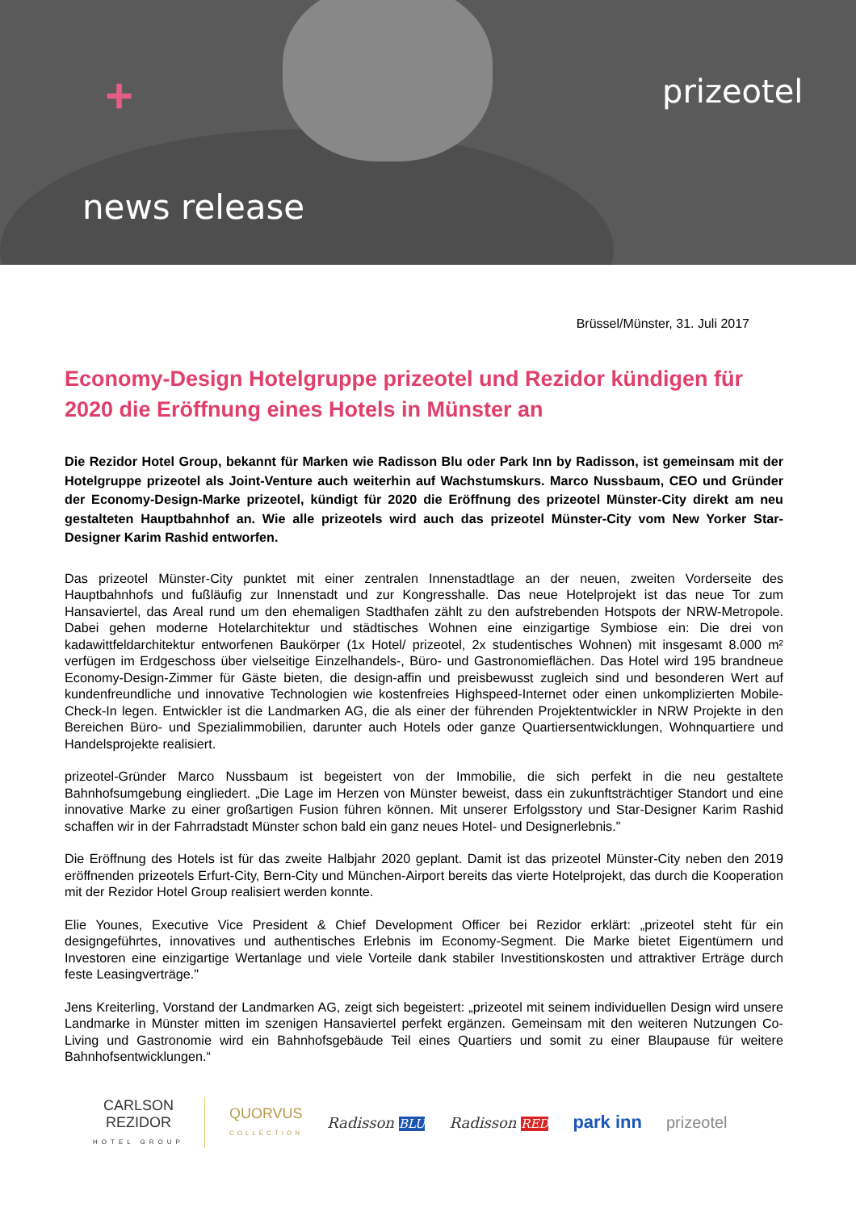+ prizeotel
news release
Brüssel/Münster, 31. Juli 2017
Economy-Design Hotelgruppe prizeotel und Rezidor kündigen für 2020 die Eröffnung eines Hotels in Münster an
Die Rezidor Hotel Group, bekannt für Marken wie Radisson Blu oder Park Inn by Radisson, ist gemeinsam mit der Hotelgruppe prizeotel als Joint-Venture auch weiterhin auf Wachstumskurs. Marco Nussbaum, CEO und Gründer der Economy-Design-Marke prizeotel, kündigt für 2020 die Eröffnung des prizeotel Münster-City direkt am neu gestalteten Hauptbahnhof an. Wie alle prizeotels wird auch das prizeotel Münster-City vom New Yorker Star-Designer Karim Rashid entworfen.
Das prizeotel Münster-City punktet mit einer zentralen Innenstadtlage an der neuen, zweiten Vorderseite des Hauptbahnhofs und fußläufig zur Innenstadt und zur Kongresshalle. Das neue Hotelprojekt ist das neue Tor zum Hansaviertel, das Areal rund um den ehemaligen Stadthafen zählt zu den aufstrebenden Hotspots der NRW-Metropole. Dabei gehen moderne Hotelarchitektur und städtisches Wohnen eine einzigartige Symbiose ein: Die drei von kadawittfeldarchitektur entworfenen Baukörper (1x Hotel/ prizeotel, 2x studentisches Wohnen) mit insgesamt 8.000 m² verfügen im Erdgeschoss über vielseitige Einzelhandels-, Büro- und Gastronomieflächen. Das Hotel wird 195 brandneue Economy-Design-Zimmer für Gäste bieten, die design-affin und preisbewusst zugleich sind und besonderen Wert auf kundenfreundliche und innovative Technologien wie kostenfreies Highspeed-Internet oder einen unkomplizierten Mobile-Check-In legen. Entwickler ist die Landmarken AG, die als einer der führenden Projektentwickler in NRW Projekte in den Bereichen Büro- und Spezialimmobilien, darunter auch Hotels oder ganze Quartiersentwicklungen, Wohnquartiere und Handelsprojekte realisiert.
prizeotel-Gründer Marco Nussbaum ist begeistert von der Immobilie, die sich perfekt in die neu gestaltete Bahnhofsumgebung eingliedert. „Die Lage im Herzen von Münster beweist, dass ein zukunftsträchtiger Standort und eine innovative Marke zu einer großartigen Fusion führen können. Mit unserer Erfolgsstory und Star-Designer Karim Rashid schaffen wir in der Fahrradstadt Münster schon bald ein ganz neues Hotel- und Designerlebnis."
Die Eröffnung des Hotels ist für das zweite Halbjahr 2020 geplant. Damit ist das prizeotel Münster-City neben den 2019 eröffnenden prizeotels Erfurt-City, Bern-City und München-Airport bereits das vierte Hotelprojekt, das durch die Kooperation mit der Rezidor Hotel Group realisiert werden konnte.
Elie Younes, Executive Vice President & Chief Development Officer bei Rezidor erklärt: „prizeotel steht für ein designgeführtes, innovatives und authentisches Erlebnis im Economy-Segment. Die Marke bietet Eigentümern und Investoren eine einzigartige Wertanlage und viele Vorteile dank stabiler Investitionskosten und attraktiver Erträge durch feste Leasingverträge."
Jens Kreiterling, Vorstand der Landmarken AG, zeigt sich begeistert: „prizeotel mit seinem individuellen Design wird unsere Landmarke in Münster mitten im szenigen Hansaviertel perfekt ergänzen. Gemeinsam mit den weiteren Nutzungen Co-Living und Gastronomie wird ein Bahnhofsgebäude Teil eines Quartiers und somit zu einer Blaupause für weitere Bahnhofsentwicklungen.“
CARLSON
REZIDOR
HOTEL GROUP QUORVUS
COLLECTION Radisson BLU Radisson RED park inn prizeotel